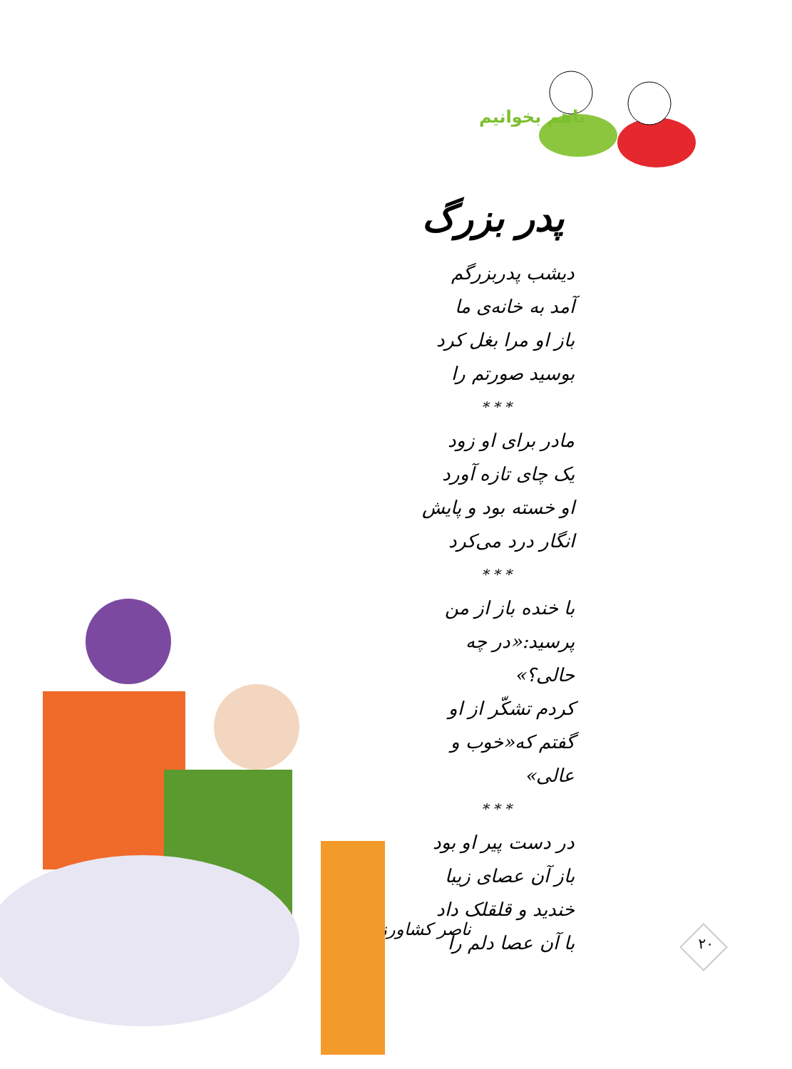باهم بخوانیم
پدر بزرگ
دیشب پدربزرگم
آمد به خانه‌ی ما
باز او مرا بغل کرد
بوسید صورتم را
* * *
مادر برای او زود
یک چای تازه آورد
او خسته بود و پایش
انگار درد می‌کرد
* * *
با خنده باز از من
پرسید:«در چه حالی؟»
کردم تشکّر از او
گفتم که«خوب و عالی»
* * *
در دست پیر او بود
باز آن عصای زیبا
خندید و قلقلک داد
با آن عصا دلم را
ناصر کشاورز
۲۰